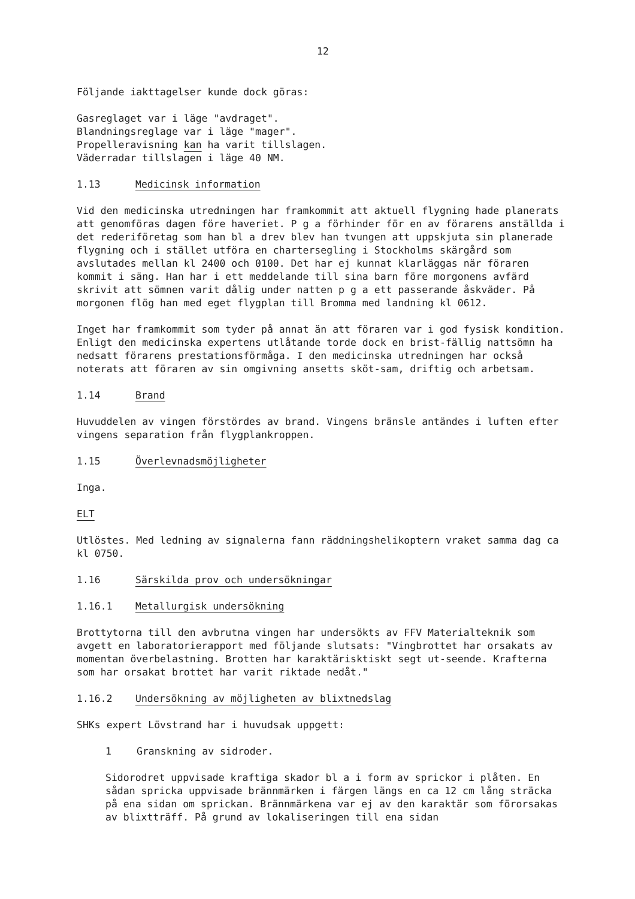12
Följande iakttagelser kunde dock göras:
Gasreglaget var i läge "avdraget".
Blandningsreglage var i läge "mager".
Propelleravisning kan ha varit tillslagen.
Väderradar tillslagen i läge 40 NM.
1.13 Medicinsk information
Vid den medicinska utredningen har framkommit att aktuell flygning hade planerats att genomföras dagen före haveriet. P g a förhinder för en av förarens anställda i det rederiföretag som han bl a drev blev han tvungen att uppskjuta sin planerade flygning och i stället utföra en chartersegling i Stockholms skärgård som avslutades mellan kl 2400 och 0100. Det har ej kunnat klarläggas när föraren kommit i säng. Han har i ett meddelande till sina barn före morgonens avfärd skrivit att sömnen varit dålig under natten p g a ett passerande åskväder. På morgonen flög han med eget flygplan till Bromma med landning kl 0612.
Inget har framkommit som tyder på annat än att föraren var i god fysisk kondition. Enligt den medicinska expertens utlåtande torde dock en brist-fällig nattsömn ha nedsatt förarens prestationsförmåga. I den medicinska utredningen har också noterats att föraren av sin omgivning ansetts sköt-sam, driftig och arbetsam.
1.14 Brand
Huvuddelen av vingen förstördes av brand. Vingens bränsle antändes i luften efter vingens separation från flygplankroppen.
1.15 Överlevnadsmöjligheter
Inga.
ELT
Utlöstes. Med ledning av signalerna fann räddningshelikoptern vraket samma dag ca kl 0750.
1.16 Särskilda prov och undersökningar
1.16.1 Metallurgisk undersökning
Brottytorna till den avbrutna vingen har undersökts av FFV Materialteknik som avgett en laboratorierapport med följande slutsats: "Vingbrottet har orsakats av momentan överbelastning. Brotten har karaktärisktiskt segt ut-seende. Krafterna som har orsakat brottet har varit riktade nedåt."
1.16.2 Undersökning av möjligheten av blixtnedslag
SHKs expert Lövstrand har i huvudsak uppgett:
1 Granskning av sidroder.
Sidorodret uppvisade kraftiga skador bl a i form av sprickor i plåten. En sådan spricka uppvisade brännmärken i färgen längs en ca 12 cm lång sträcka på ena sidan om sprickan. Brännmärkena var ej av den karaktär som förorsakas av blixtträff. På grund av lokaliseringen till ena sidan